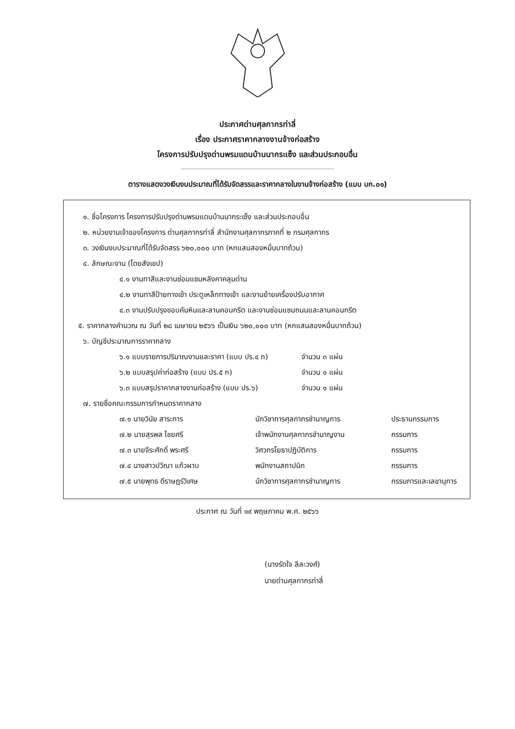ประกาศด่านศุลกากรท่าลี่
เรื่อง ประกาศราคากลางงานจ้างก่อสร้าง
โครงการปรับปรุงด่านพรมแดนบ้านนากระเซ็ง และส่วนประกอบอื่น
ตารางแสดงวงเงินงบประมาณที่ได้รับจัดสรรและราคากลางในงานจ้างก่อสร้าง (แบบ บก.๐๑)
๑. ชื่อโครงการ โครงการปรับปรุงด่านพรมแดนบ้านนากระเซ็ง และส่วนประกอบอื่น
๒. หน่วยงานเจ้าของโครงการ ด่านศุลกากรท่าลี่ สำนักงานศุลกากรภาคที่ ๒ กรมศุลกากร
๓. วงเงินงบประมาณที่ได้รับจัดสรร ๖๒๐,๐๐๐ บาท (หกแสนสองหมื่นบาทถ้วน)
๔. ลักษณะงาน (โดยสังเขป)
๔.๑ งานทาสีและงานซ่อมแซมหลังคาคลุมด่าน
๔.๒ งานทาสีป้ายทางเข้า ประตูเหล็กทางเข้า และงานย้ายเครื่องปรับอากาศ
๔.๓ งานปรับปรุงขอบคันหินและลานคอนกรีต และงานซ่อมแซมถนนและลานคอนกรีต
๕. ราคากลางคำนวณ ณ วันที่ ๒๘ เมษายน ๒๕๖๖ เป็นเงิน ๖๒๐,๐๐๐ บาท (หกแสนสองหมื่นบาทถ้วน)
๖. บัญชีประมาณการราคากลาง
๖.๑ แบบรายการปริมาณงานและราคา (แบบ ปร.๔ ก) จำนวน ๓ แผ่น
๖.๒ แบบสรุปค่าก่อสร้าง (แบบ ปร.๕ ก) จำนวน ๑ แผ่น
๖.๓ แบบสรุปราคากลางงานก่อสร้าง (แบบ ปร.๖) จำนวน ๑ แผ่น
๗. รายชื่อคณะกรรมการกำหนดราคากลาง
๗.๑ นายวินัย สาระการ นักวิชาการศุลกากรชำนาญการ ประธานกรรมการ
๗.๒ นายสุรพล ไชยศรี เจ้าพนักงานศุลกากรชำนาญงาน กรรมการ
๗.๓ นายจีระศักดิ์ พระศรี วิศวกรโยธาปฏิบัติการ กรรมการ
๗.๔ นางสาวปวีณา แก้วผาบ พนักงานสถาปนิก กรรมการ
๗.๕ นายพุทธ ดีราษฎร์วิเศษ นักวิชาการศุลกากรชำนาญการ กรรมการและเลขานุการ
ประกาศ ณ วันที่ ๑๙ พฤษภาคม พ.ศ. ๒๕๖๖
(นางรัดใจ ลีละวงศ์)
นายด่านศุลกากรท่าลี่